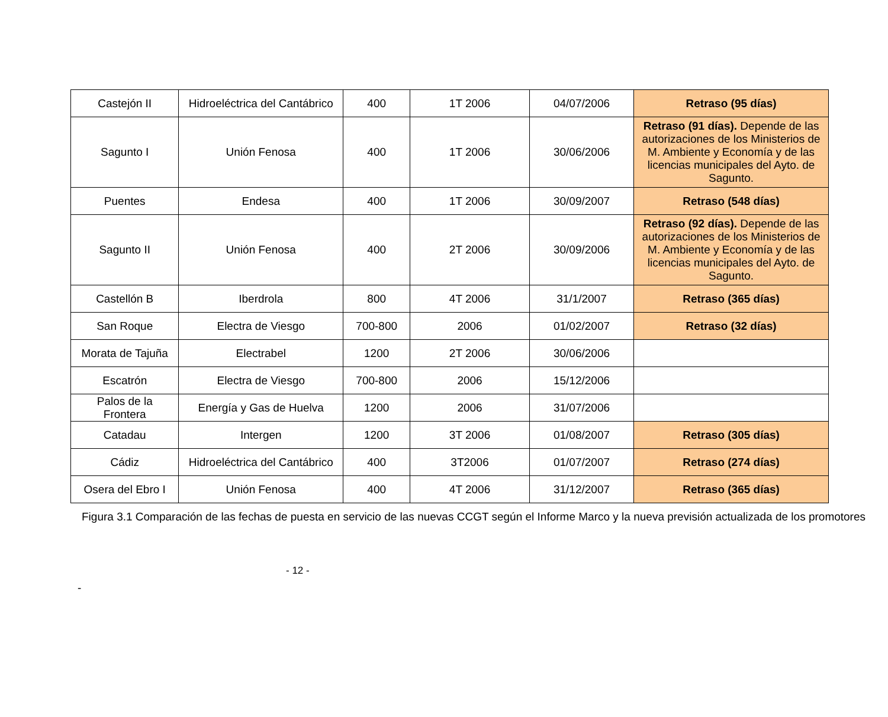| Castejón II | Hidroeléctrica del Cantábrico | 400 | 1T 2006 | 04/07/2006 | Retraso (95 días) |
| Sagunto I | Unión Fenosa | 400 | 1T 2006 | 30/06/2006 | Retraso (91 días). Depende de las autorizaciones de los Ministerios de M. Ambiente y Economía y de las licencias municipales del Ayto. de Sagunto. |
| Puentes | Endesa | 400 | 1T 2006 | 30/09/2007 | Retraso (548 días) |
| Sagunto II | Unión Fenosa | 400 | 2T 2006 | 30/09/2006 | Retraso (92 días). Depende de las autorizaciones de los Ministerios de M. Ambiente y Economía y de las licencias municipales del Ayto. de Sagunto. |
| Castellón B | Iberdrola | 800 | 4T 2006 | 31/1/2007 | Retraso (365 días) |
| San Roque | Electra de Viesgo | 700-800 | 2006 | 01/02/2007 | Retraso (32 días) |
| Morata de Tajuña | Electrabel | 1200 | 2T 2006 | 30/06/2006 | |
| Escatrón | Electra de Viesgo | 700-800 | 2006 | 15/12/2006 | |
| Palos de la Frontera | Energía y Gas de Huelva | 1200 | 2006 | 31/07/2006 | |
| Catadau | Intergen | 1200 | 3T 2006 | 01/08/2007 | Retraso (305 días) |
| Cádiz | Hidroeléctrica del Cantábrico | 400 | 3T2006 | 01/07/2007 | Retraso (274 días) |
| Osera del Ebro I | Unión Fenosa | 400 | 4T 2006 | 31/12/2007 | Retraso (365 días) |
Figura 3.1 Comparación de las fechas de puesta en servicio de las nuevas CCGT según el Informe Marco y la nueva previsión actualizada de los promotores
- 12 -
-